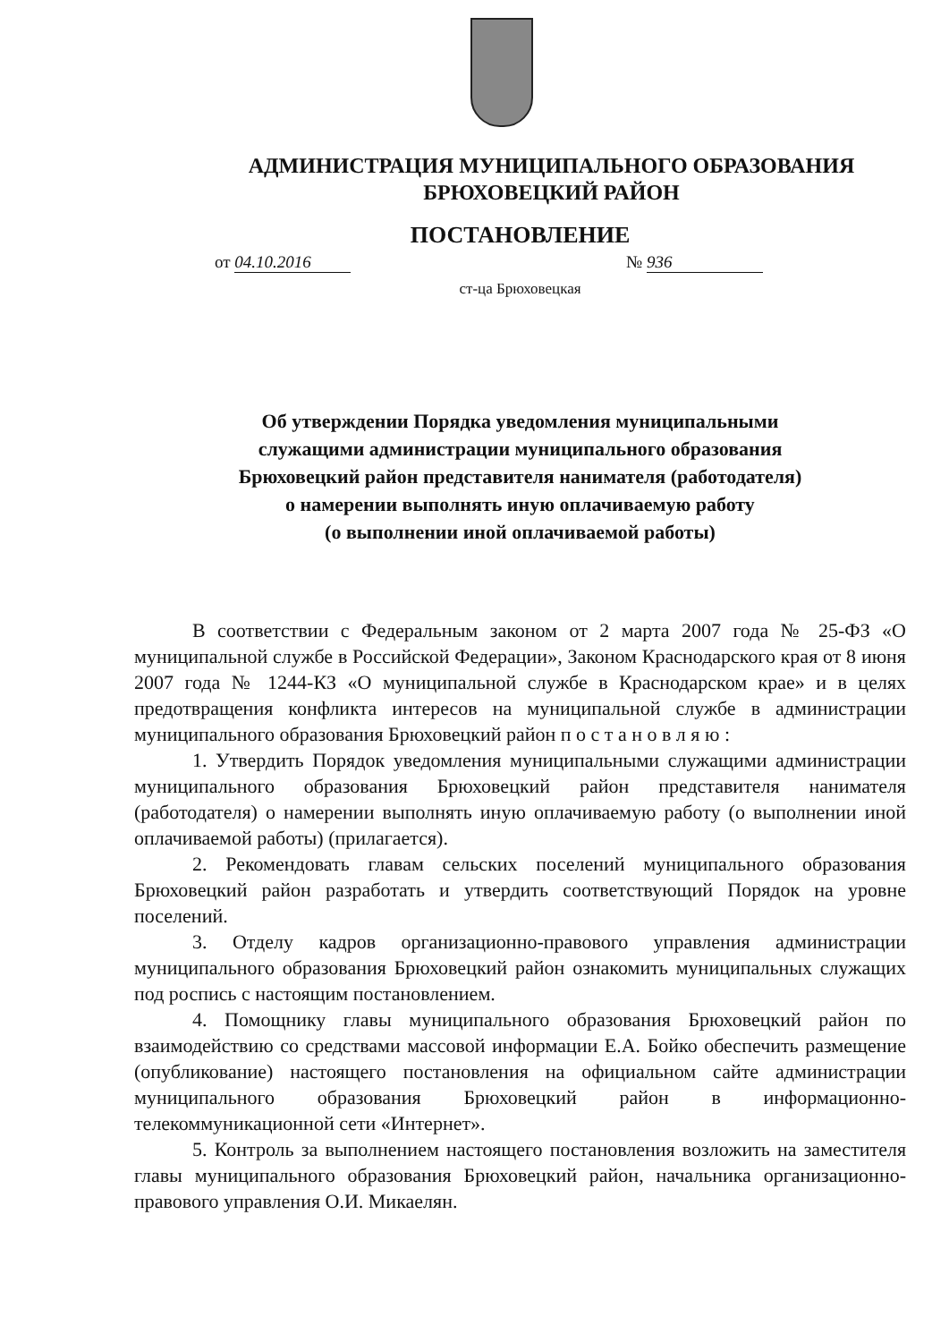АДМИНИСТРАЦИЯ МУНИЦИПАЛЬНОГО ОБРАЗОВАНИЯ
БРЮХОВЕЦКИЙ РАЙОН
ПОСТАНОВЛЕНИЕ
от 04.10.2016 № 936
ст-ца Брюховецкая
Об утверждении Порядка уведомления муниципальными
служащими администрации муниципального образования
Брюховецкий район представителя нанимателя (работодателя)
о намерении выполнять иную оплачиваемую работу
(о выполнении иной оплачиваемой работы)
В соответствии с Федеральным законом от 2 марта 2007 года № 25-ФЗ «О муниципальной службе в Российской Федерации», Законом Краснодарского края от 8 июня 2007 года № 1244-КЗ «О муниципальной службе в Краснодарском крае» и в целях предотвращения конфликта интересов на муниципальной службе в администрации муниципального образования Брюховецкий район п о с т а н о в л я ю :
1. Утвердить Порядок уведомления муниципальными служащими администрации муниципального образования Брюховецкий район представителя нанимателя (работодателя) о намерении выполнять иную оплачиваемую работу (о выполнении иной оплачиваемой работы) (прилагается).
2. Рекомендовать главам сельских поселений муниципального образования Брюховецкий район разработать и утвердить соответствующий Порядок на уровне поселений.
3. Отделу кадров организационно-правового управления администрации муниципального образования Брюховецкий район ознакомить муниципальных служащих под роспись с настоящим постановлением.
4. Помощнику главы муниципального образования Брюховецкий район по взаимодействию со средствами массовой информации Е.А. Бойко обеспечить размещение (опубликование) настоящего постановления на официальном сайте администрации муниципального образования Брюховецкий район в информационно-телекоммуникационной сети «Интернет».
5. Контроль за выполнением настоящего постановления возложить на заместителя главы муниципального образования Брюховецкий район, начальника организационно-правового управления О.И. Микаелян.